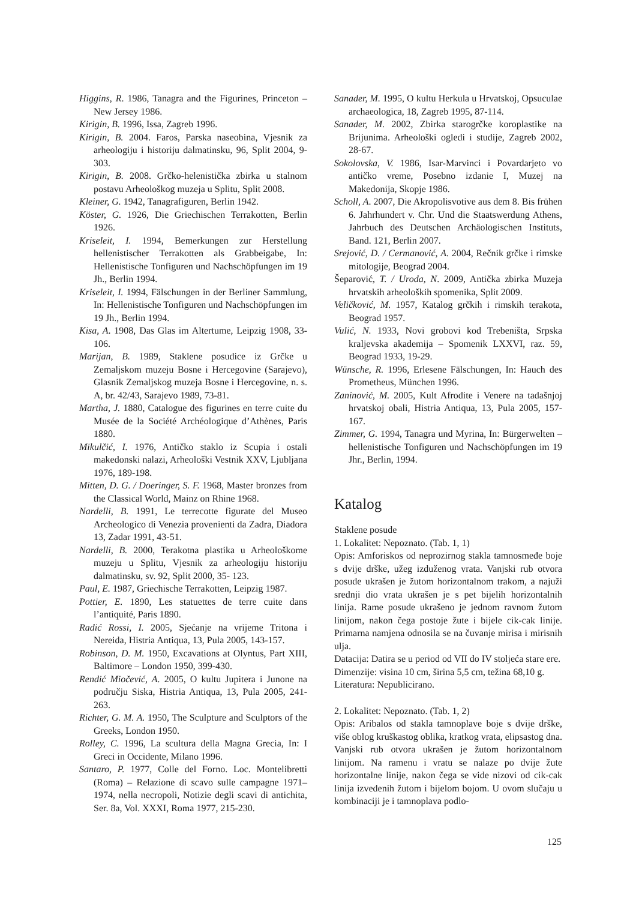Higgins, R. 1986, Tanagra and the Figurines, Princeton – New Jersey 1986.
Kirigin, B. 1996, Issa, Zagreb 1996.
Kirigin, B. 2004. Faros, Parska naseobina, Vjesnik za arheologiju i historiju dalmatinsku, 96, Split 2004, 9-303.
Kirigin, B. 2008. Grčko-helenistička zbirka u stalnom postavu Arheološkog muzeja u Splitu, Split 2008.
Kleiner, G. 1942, Tanagrafiguren, Berlin 1942.
Köster, G. 1926, Die Griechischen Terrakotten, Berlin 1926.
Kriseleit, I. 1994, Bemerkungen zur Herstellung hellenistischer Terrakotten als Grabbeigabe, In: Hellenistische Tonfiguren und Nachschöpfungen im 19 Jh., Berlin 1994.
Kriseleit, I. 1994, Fälschungen in der Berliner Sammlung, In: Hellenistische Tonfiguren und Nachschöpfungen im 19 Jh., Berlin 1994.
Kisa, A. 1908, Das Glas im Altertume, Leipzig 1908, 33-106.
Marijan, B. 1989, Staklene posudice iz Grčke u Zemaljskom muzeju Bosne i Hercegovine (Sarajevo), Glasnik Zemaljskog muzeja Bosne i Hercegovine, n. s. A, br. 42/43, Sarajevo 1989, 73-81.
Martha, J. 1880, Catalogue des figurines en terre cuite du Musée de la Société Archéologique d’Athènes, Paris 1880.
Mikulčić, I. 1976, Antičko staklo iz Scupia i ostali makedonski nalazi, Arheološki Vestnik XXV, Ljubljana 1976, 189-198.
Mitten, D. G. / Doeringer, S. F. 1968, Master bronzes from the Classical World, Mainz on Rhine 1968.
Nardelli, B. 1991, Le terrecotte figurate del Museo Archeologico di Venezia provenienti da Zadra, Diadora 13, Zadar 1991, 43-51.
Nardelli, B. 2000, Terakotna plastika u Arheološkome muzeju u Splitu, Vjesnik za arheologiju historiju dalmatinsku, sv. 92, Split 2000, 35- 123.
Paul, E. 1987, Griechische Terrakotten, Leipzig 1987.
Pottier, E. 1890, Les statuettes de terre cuite dans l’antiquité, Paris 1890.
Radić Rossi, I. 2005, Sjećanje na vrijeme Tritona i Nereida, Histria Antiqua, 13, Pula 2005, 143-157.
Robinson, D. M. 1950, Excavations at Olyntus, Part XIII, Baltimore – London 1950, 399-430.
Rendić Miočević, A. 2005, O kultu Jupitera i Junone na području Siska, Histria Antiqua, 13, Pula 2005, 241-263.
Richter, G. M. A. 1950, The Sculpture and Sculptors of the Greeks, London 1950.
Rolley, C. 1996, La scultura della Magna Grecia, In: I Greci in Occidente, Milano 1996.
Santaro, P. 1977, Colle del Forno. Loc. Montelibretti (Roma) – Relazione di scavo sulle campagne 1971–1974, nella necropoli, Notizie degli scavi di antichita, Ser. 8a, Vol. XXXI, Roma 1977, 215-230.
Sanader, M. 1995, O kultu Herkula u Hrvatskoj, Opsuculae archaeologica, 18, Zagreb 1995, 87-114.
Sanader, M. 2002, Zbirka starogrčke koroplastike na Brijunima. Arheološki ogledi i studije, Zagreb 2002, 28-67.
Sokolovska, V. 1986, Isar-Marvinci i Povardarjeto vo antičko vreme, Posebno izdanie I, Muzej na Makedonija, Skopje 1986.
Scholl, A. 2007, Die Akropolisvotive aus dem 8. Bis frühen 6. Jahrhundert v. Chr. Und die Staatswerdung Athens, Jahrbuch des Deutschen Archäologischen Instituts, Band. 121, Berlin 2007.
Srejović, D. / Cermanović, A. 2004, Rečnik grčke i rimske mitologije, Beograd 2004.
Šeparović, T. / Uroda, N. 2009, Antička zbirka Muzeja hrvatskih arheoloških spomenika, Split 2009.
Veličković, M. 1957, Katalog grčkih i rimskih terakota, Beograd 1957.
Vulić, N. 1933, Novi grobovi kod Trebeništa, Srpska kraljevska akademija – Spomenik LXXVI, raz. 59, Beograd 1933, 19-29.
Wünsche, R. 1996, Erlesene Fälschungen, In: Hauch des Prometheus, München 1996.
Zaninović, M. 2005, Kult Afrodite i Venere na tadašnjoj hrvatskoj obali, Histria Antiqua, 13, Pula 2005, 157-167.
Zimmer, G. 1994, Tanagra und Myrina, In: Bürgerwelten – hellenistische Tonfiguren und Nachschöpfungen im 19 Jhr., Berlin, 1994.
Katalog
Staklene posude
1. Lokalitet: Nepoznato. (Tab. 1, 1)
Opis: Amforiskos od neprozirnog stakla tamnosmeđe boje s dvije drške, užeg izduženog vrata. Vanjski rub otvora posude ukrašen je žutom horizontalnom trakom, a najuži srednji dio vrata ukrašen je s pet bijelih horizontalnih linija. Rame posude ukrašeno je jednom ravnom žutom linijom, nakon čega postoje žute i bijele cik-cak linije. Primarna namjena odnosila se na čuvanje mirisa i mirisnih ulja.
Datacija: Datira se u period od VII do IV stoljeća stare ere.
Dimenzije: visina 10 cm, širina 5,5 cm, težina 68,10 g.
Literatura: Nepublicirano.
2. Lokalitet: Nepoznato. (Tab. 1, 2)
Opis: Aribalos od stakla tamnoplave boje s dvije drške, više oblog kruškastog oblika, kratkog vrata, elipsastog dna. Vanjski rub otvora ukrašen je žutom horizontalnom linijom. Na ramenu i vratu se nalaze po dvije žute horizontalne linije, nakon čega se vide nizovi od cik-cak linija izvedenih žutom i bijelom bojom. U ovom slučaju u kombinaciji je i tamnoplava podlo-
125